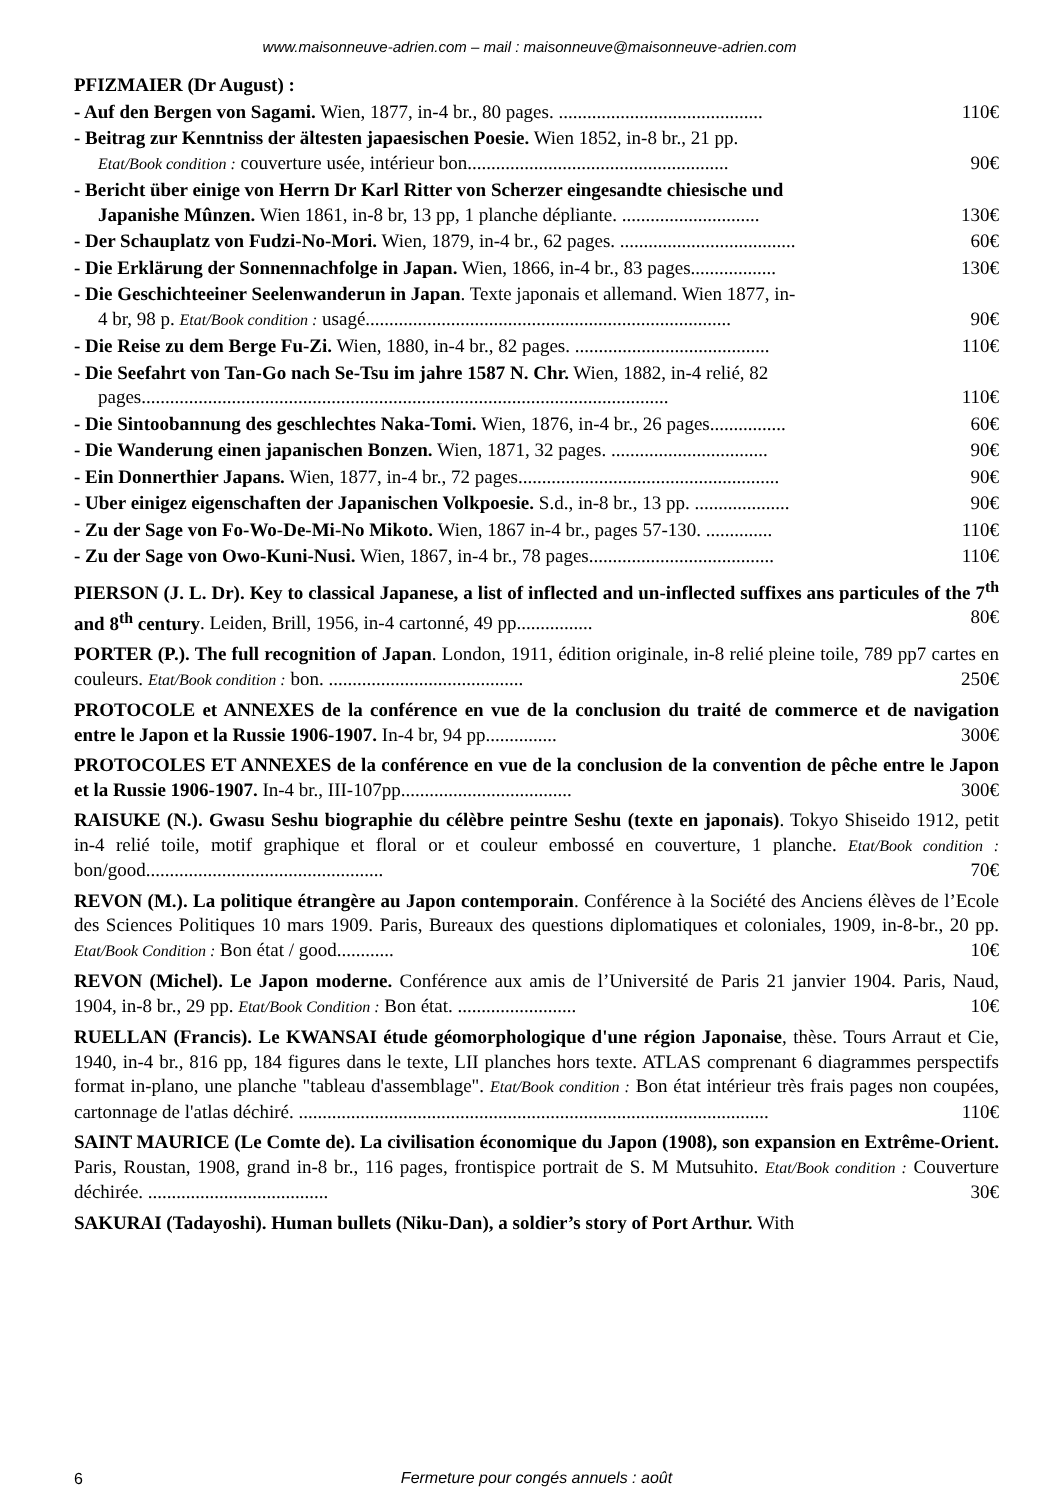www.maisonneuve-adrien.com – mail : maisonneuve@maisonneuve-adrien.com
PFIZMAIER (Dr August) :
- Auf den Bergen von Sagami. Wien, 1877, in-4 br., 80 pages. ........................................... 110€
- Beitrag zur Kenntniss der ältesten japaesischen Poesie. Wien 1852, in-8 br., 21 pp.
Etat/Book condition : couverture usée, intérieur bon....................................................... 90€
- Bericht über einige von Herrn Dr Karl Ritter von Scherzer eingesandte chiesische und
Japanishe Mûnzen. Wien 1861, in-8 br, 13 pp, 1 planche dépliante. ............................. 130€
- Der Schauplatz von Fudzi-No-Mori. Wien, 1879, in-4 br., 62 pages. ..................................... 60€
- Die Erklärung der Sonnennachfolge in Japan. Wien, 1866, in-4 br., 83 pages.................. 130€
- Die Geschichteeiner Seelenwanderun in Japan. Texte japonais et allemand. Wien 1877, in-
4 br, 98 p. Etat/Book condition : usagé............................................................................. 90€
- Die Reise zu dem Berge Fu-Zi. Wien, 1880, in-4 br., 82 pages. ......................................... 110€
- Die Seefahrt von Tan-Go nach Se-Tsu im jahre 1587 N. Chr. Wien, 1882, in-4 relié, 82
pages............................................................................................................... 110€
- Die Sintoobannung des geschlechtes Naka-Tomi. Wien, 1876, in-4 br., 26 pages................ 60€
- Die Wanderung einen japanischen Bonzen. Wien, 1871, 32 pages. ................................. 90€
- Ein Donnerthier Japans. Wien, 1877, in-4 br., 72 pages....................................................... 90€
- Uber einigez eigenschaften der Japanischen Volkpoesie. S.d., in-8 br., 13 pp. .................... 90€
- Zu der Sage von Fo-Wo-De-Mi-No Mikoto. Wien, 1867 in-4 br., pages 57-130. .............. 110€
- Zu der Sage von Owo-Kuni-Nusi. Wien, 1867, in-4 br., 78 pages....................................... 110€
PIERSON (J. L. Dr). Key to classical Japanese, a list of inflected and un-inflected suffixes ans particules of the 7<sup>th</sup> and 8<sup>th</sup> century. Leiden, Brill, 1956, in-4 cartonné, 49 pp................ 80€
PORTER (P.). The full recognition of Japan. London, 1911, édition originale, in-8 relié pleine toile, 789 pp7 cartes en couleurs. Etat/Book condition : bon. ......................................... 250€
PROTOCOLE et ANNEXES de la conférence en vue de la conclusion du traité de commerce et de navigation entre le Japon et la Russie 1906-1907. In-4 br, 94 pp............... 300€
PROTOCOLES ET ANNEXES de la conférence en vue de la conclusion de la convention de pêche entre le Japon et la Russie 1906-1907. In-4 br., III-107pp.................................... 300€
RAISUKE (N.). Gwasu Seshu biographie du célèbre peintre Seshu (texte en japonais). Tokyo Shiseido 1912, petit in-4 relié toile, motif graphique et floral or et couleur embossé en couverture, 1 planche. Etat/Book condition : bon/good.................................................. 70€
REVON (M.). La politique étrangère au Japon contemporain. Conférence à la Société des Anciens élèves de l’Ecole des Sciences Politiques 10 mars 1909. Paris, Bureaux des questions diplomatiques et coloniales, 1909, in-8-br., 20 pp. Etat/Book Condition : Bon état / good............ 10€
REVON (Michel). Le Japon moderne. Conférence aux amis de l’Université de Paris 21 janvier 1904. Paris, Naud, 1904, in-8 br., 29 pp. Etat/Book Condition : Bon état. ......................... 10€
RUELLAN (Francis). Le KWANSAI étude géomorphologique d'une région Japonaise, thèse. Tours Arraut et Cie, 1940, in-4 br., 816 pp, 184 figures dans le texte, LII planches hors texte. ATLAS comprenant 6 diagrammes perspectifs format in-plano, une planche "tableau d'assemblage". Etat/Book condition : Bon état intérieur très frais pages non coupées, cartonnage de l'atlas déchiré. ................................................................................................... 110€
SAINT MAURICE (Le Comte de). La civilisation économique du Japon (1908), son expansion en Extrême-Orient. Paris, Roustan, 1908, grand in-8 br., 116 pages, frontispice portrait de S. M Mutsuhito. Etat/Book condition : Couverture déchirée. ...................................... 30€
SAKURAI (Tadayoshi). Human bullets (Niku-Dan), a soldier’s story of Port Arthur. With
6
Fermeture pour congés annuels : août